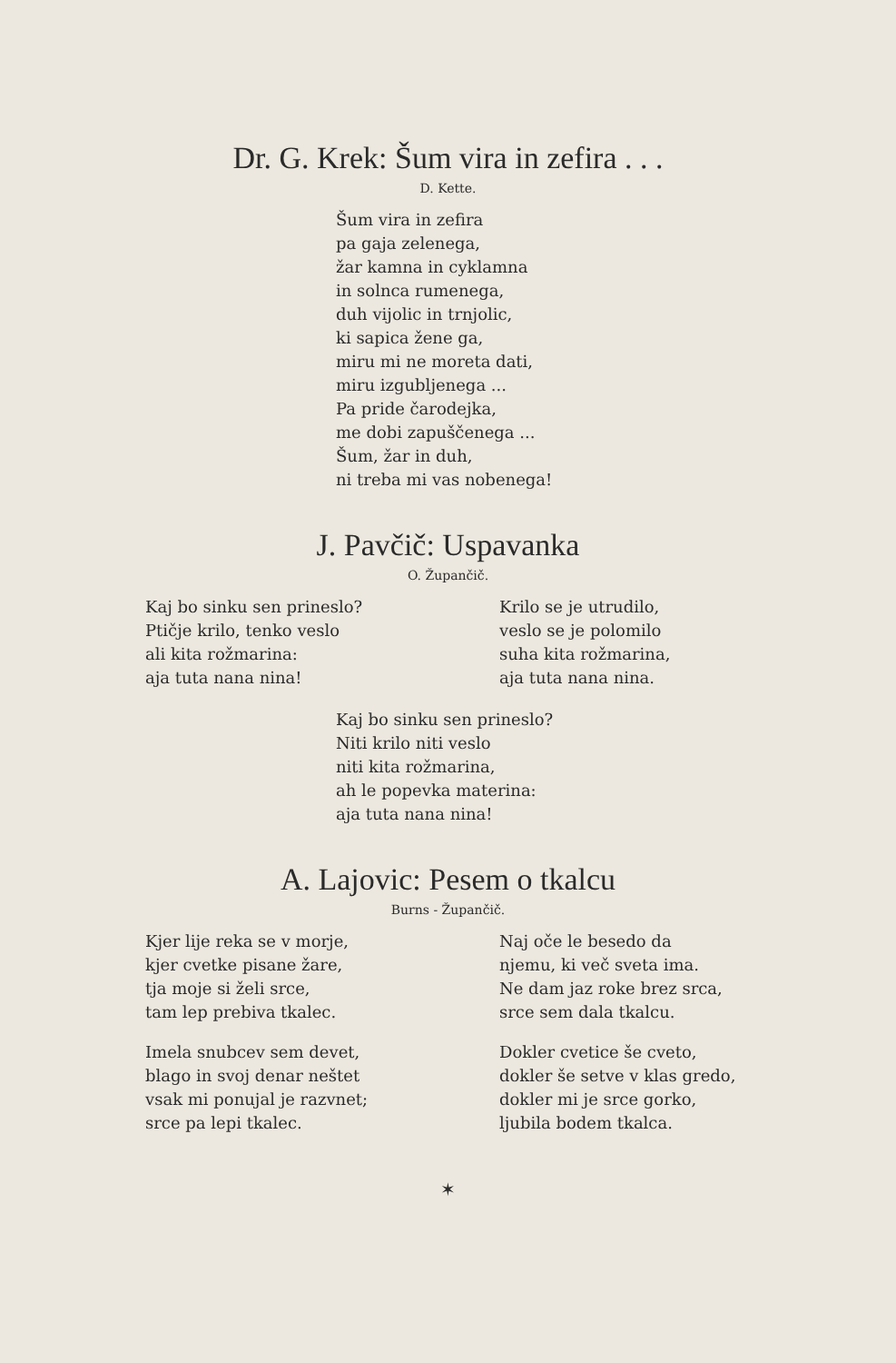Dr. G. Krek: Šum vira in zefira . . .
D. Kette.
Šum vira in zefira
pa gaja zelenega,
žar kamna in cyklamna
in solnca rumenega,
duh vijolic in trnjolic,
ki sapica žene ga,
miru mi ne moreta dati,
miru izgubljenega ...
Pa pride čarodejka,
me dobi zapuščenega ...
Šum, žar in duh,
ni treba mi vas nobenega!
J. Pavčič: Uspavanka
O. Župančič.
Kaj bo sinku sen prineslo?
Ptičje krilo, tenko veslo
ali kita rožmarina:
aja tuta nana nina!
Krilo se je utrudilo,
veslo se je polomilo
suha kita rožmarina,
aja tuta nana nina.
Kaj bo sinku sen prineslo?
Niti krilo niti veslo
niti kita rožmarina,
ah le popevka materina:
aja tuta nana nina!
A. Lajovic: Pesem o tkalcu
Burns - Župančič.
Kjer lije reka se v morje,
kjer cvetke pisane žare,
tja moje si želi srce,
tam lep prebiva tkalec.
Imela snubcev sem devet,
blago in svoj denar neštet
vsak mi ponujal je razvnet;
srce pa lepi tkalec.
Naj oče le besedo da
njemu, ki več sveta ima.
Ne dam jaz roke brez srca,
srce sem dala tkalcu.
Dokler cvetice še cveto,
dokler še setve v klas gredo,
dokler mi je srce gorko,
ljubila bodem tkalca.
✶